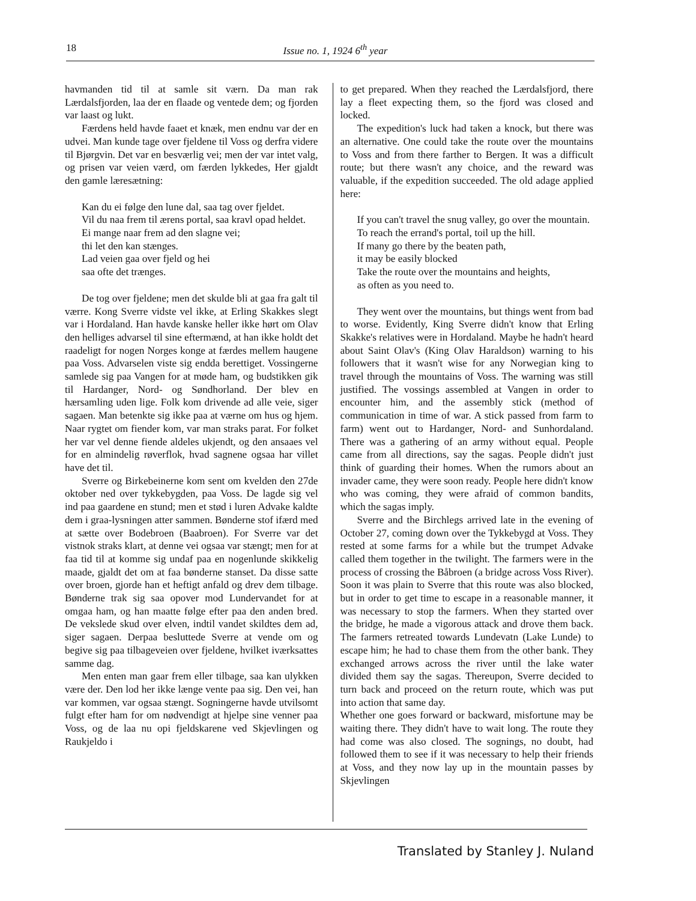18
Issue no. 1, 1924 6<sup>th</sup> year
havmanden tid til at samle sit værn. Da man rak Lærdalsfjorden, laa der en flaade og ventede dem; og fjorden var laast og lukt.
Færdens held havde faaet et knæk, men endnu var der en udvei. Man kunde tage over fjeldene til Voss og derfra videre til Bjørgvin. Det var en besværlig vei; men der var intet valg, og prisen var veien værd, om færden lykkedes, Her gjaldt den gamle læresætning:
Kan du ei følge den lune dal, saa tag over fjeldet.
Vil du naa frem til ærens portal, saa kravl opad heldet.
Ei mange naar frem ad den slagne vei;
thi let den kan stænges.
Lad veien gaa over fjeld og hei
saa ofte det trænges.
De tog over fjeldene; men det skulde bli at gaa fra galt til værre. Kong Sverre vidste vel ikke, at Erling Skakkes slegt var i Hordaland. Han havde kanske heller ikke hørt om Olav den helliges advarsel til sine eftermænd, at han ikke holdt det raadeligt for nogen Norges konge at færdes mellem haugene paa Voss. Advarselen viste sig endda berettiget. Vossingerne samlede sig paa Vangen for at møde ham, og budstikken gik til Hardanger, Nord- og Søndhorland. Der blev en hærsamling uden lige. Folk kom drivende ad alle veie, siger sagaen. Man betenkte sig ikke paa at værne om hus og hjem. Naar rygtet om fiender kom, var man straks parat. For folket her var vel denne fiende aldeles ukjendt, og den ansaaes vel for en almindelig røverflok, hvad sagnene ogsaa har villet have det til.
Sverre og Birkebeinerne kom sent om kvelden den 27de oktober ned over tykkebygden, paa Voss. De lagde sig vel ind paa gaardene en stund; men et stød i luren Advake kaldte dem i graa-lysningen atter sammen. Bønderne stof ifærd med at sætte over Bodebroen (Baabroen). For Sverre var det vistnok straks klart, at denne vei ogsaa var stængt; men for at faa tid til at komme sig undaf paa en nogenlunde skikkelig maade, gjaldt det om at faa bønderne stanset. Da disse satte over broen, gjorde han et heftigt anfald og drev dem tilbage. Bønderne trak sig saa opover mod Lundervandet for at omgaa ham, og han maatte følge efter paa den anden bred. De vekslede skud over elven, indtil vandet skildtes dem ad, siger sagaen. Derpaa besluttede Sverre at vende om og begive sig paa tilbageveien over fjeldene, hvilket iværksattes samme dag.
Men enten man gaar frem eller tilbage, saa kan ulykken være der. Den lod her ikke længe vente paa sig. Den vei, han var kommen, var ogsaa stængt. Sogningerne havde utvilsomt fulgt efter ham for om nødvendigt at hjelpe sine venner paa Voss, og de laa nu opi fjeldskarene ved Skjevlingen og Raukjeldo i
to get prepared. When they reached the Lærdalsfjord, there lay a fleet expecting them, so the fjord was closed and locked.
The expedition's luck had taken a knock, but there was an alternative. One could take the route over the mountains to Voss and from there farther to Bergen. It was a difficult route; but there wasn't any choice, and the reward was valuable, if the expedition succeeded. The old adage applied here:
If you can't travel the snug valley, go over the mountain.
To reach the errand's portal, toil up the hill.
If many go there by the beaten path,
it may be easily blocked
Take the route over the mountains and heights,
as often as you need to.
They went over the mountains, but things went from bad to worse. Evidently, King Sverre didn't know that Erling Skakke's relatives were in Hordaland. Maybe he hadn't heard about Saint Olav's (King Olav Haraldson) warning to his followers that it wasn't wise for any Norwegian king to travel through the mountains of Voss. The warning was still justified. The vossings assembled at Vangen in order to encounter him, and the assembly stick (method of communication in time of war. A stick passed from farm to farm) went out to Hardanger, Nord- and Sunhordaland. There was a gathering of an army without equal. People came from all directions, say the sagas. People didn't just think of guarding their homes. When the rumors about an invader came, they were soon ready. People here didn't know who was coming, they were afraid of common bandits, which the sagas imply.
Sverre and the Birchlegs arrived late in the evening of October 27, coming down over the Tykkebygd at Voss. They rested at some farms for a while but the trumpet Advake called them together in the twilight. The farmers were in the process of crossing the Båbroen (a bridge across Voss River). Soon it was plain to Sverre that this route was also blocked, but in order to get time to escape in a reasonable manner, it was necessary to stop the farmers. When they started over the bridge, he made a vigorous attack and drove them back. The farmers retreated towards Lundevatn (Lake Lunde) to escape him; he had to chase them from the other bank. They exchanged arrows across the river until the lake water divided them say the sagas. Thereupon, Sverre decided to turn back and proceed on the return route, which was put into action that same day.
Whether one goes forward or backward, misfortune may be waiting there. They didn't have to wait long. The route they had come was also closed. The sognings, no doubt, had followed them to see if it was necessary to help their friends at Voss, and they now lay up in the mountain passes by Skjevlingen
Translated by Stanley J. Nuland